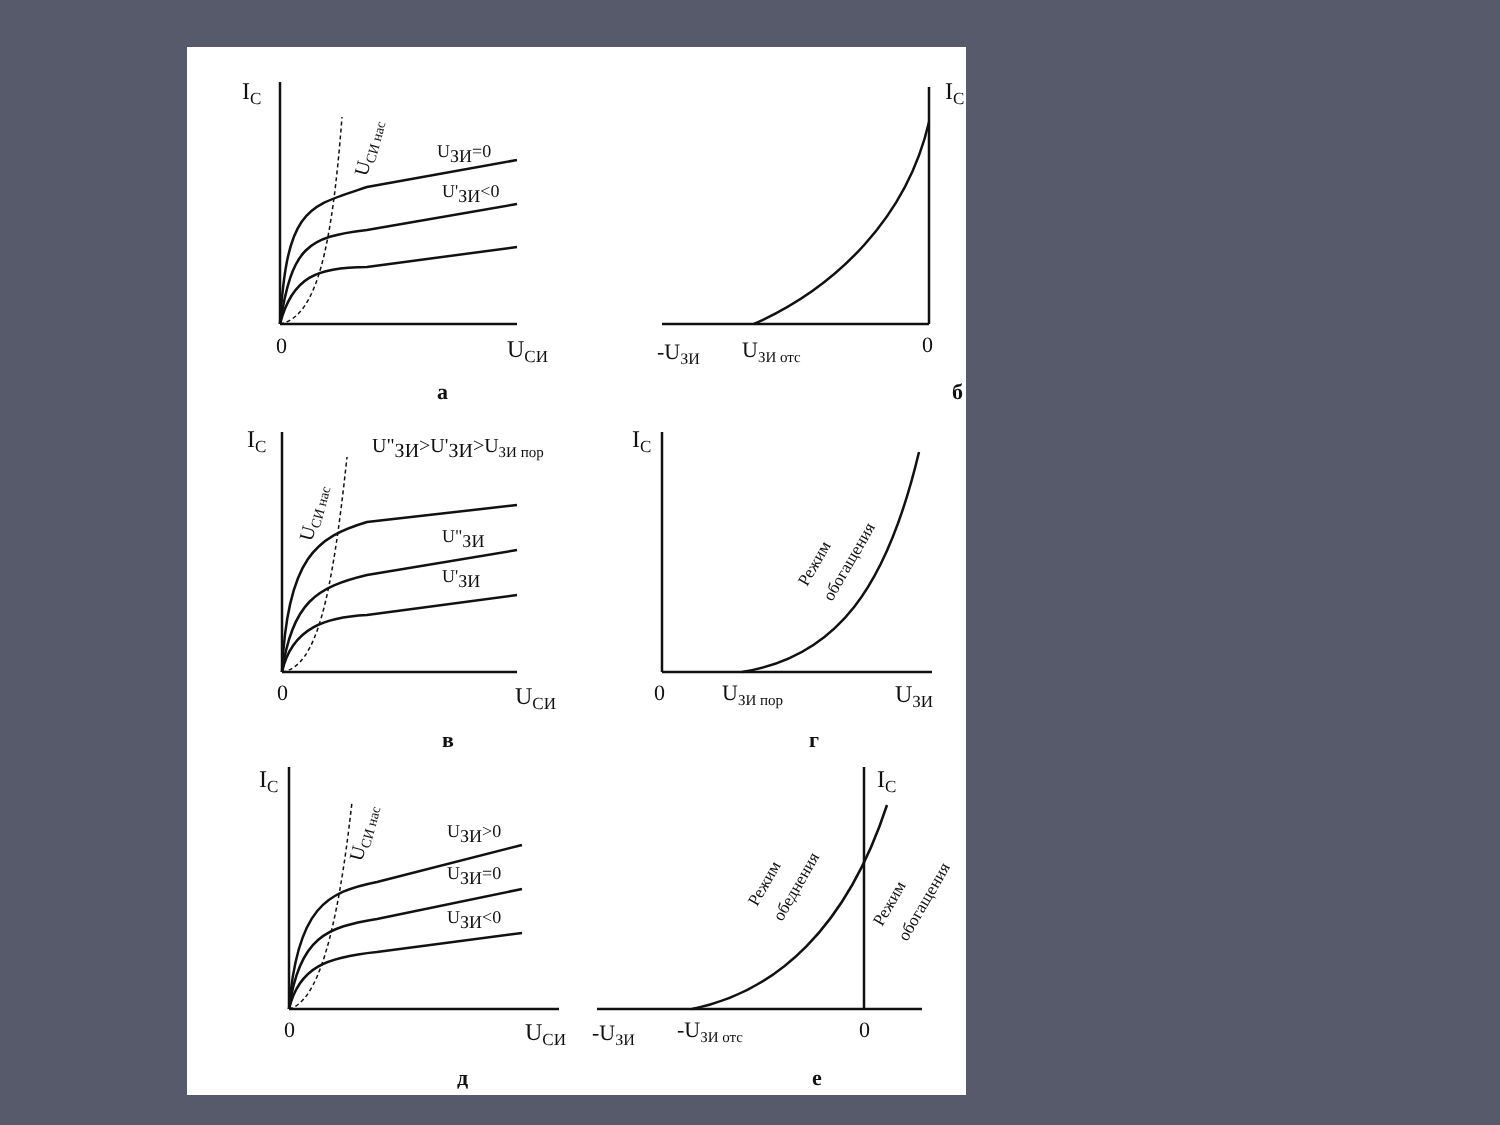IC
0
UСИ
UЗИ=0
U'ЗИ<0
UСИ нас
а
IC
-UЗИ
UЗИ отс
0
б
IC
U"ЗИ>U'ЗИ>UЗИ пор
U"ЗИ
U'ЗИ
UСИ нас
0
UСИ
в
IC
Режим
обогащения
0
UЗИ пор
UЗИ
г
IC
UЗИ>0
UЗИ=0
UЗИ<0
UСИ нас
0
UСИ
д
IC
Режим
обеднения
Режим
обогащения
-UЗИ
-UЗИ отс
0
е